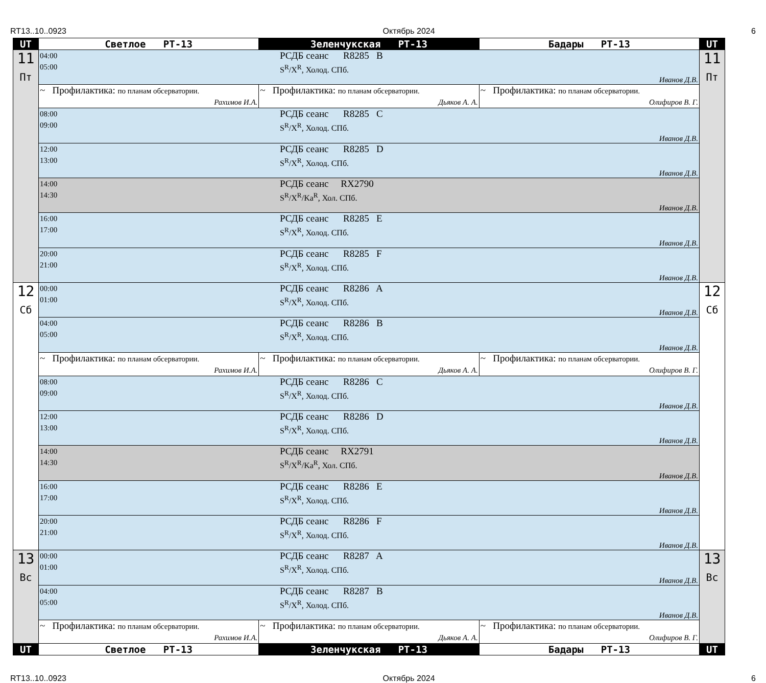RT13..10..0923 Октябрь 2024 6
| UT | Светлое РТ-13 | Зеленчукская РТ-13 | Бадары РТ-13 | UT |
| --- | --- | --- | --- | --- |
| 11 Пт | 04:00 05:00 РСДБ сеанс R8285 B S<sup>R</sup>/X<sup>R</sup>, Холод. СПб. Иванов Д.В. | | | 11 Пт |
| | ~ Профилактика: по планам обсерватории. Рахимов И.А. | ~ Профилактика: по планам обсерватории. Дьяков А. А. | ~ Профилактика: по планам обсерватории. Олифиров В. Г. | |
| | 08:00 09:00 РСДБ сеанс R8285 C S<sup>R</sup>/X<sup>R</sup>, Холод. СПб. Иванов Д.В. | | | |
| | 12:00 13:00 РСДБ сеанс R8285 D S<sup>R</sup>/X<sup>R</sup>, Холод. СПб. Иванов Д.В. | | | |
| | 14:00 14:30 РСДБ сеанс RX2790 S<sup>R</sup>/X<sup>R</sup>/Ka<sup>R</sup>, Хол. СПб. Иванов Д.В. | | | |
| | 16:00 17:00 РСДБ сеанс R8285 E S<sup>R</sup>/X<sup>R</sup>, Холод. СПб. Иванов Д.В. | | | |
| | 20:00 21:00 РСДБ сеанс R8285 F S<sup>R</sup>/X<sup>R</sup>, Холод. СПб. Иванов Д.В. | | | |
| 12 Сб | 00:00 01:00 РСДБ сеанс R8286 A S<sup>R</sup>/X<sup>R</sup>, Холод. СПб. Иванов Д.В. | | | 12 Сб |
| | 04:00 05:00 РСДБ сеанс R8286 B S<sup>R</sup>/X<sup>R</sup>, Холод. СПб. Иванов Д.В. | | | |
| | ~ Профилактика: по планам обсерватории. Рахимов И.А. | ~ Профилактика: по планам обсерватории. Дьяков А. А. | ~ Профилактика: по планам обсерватории. Олифиров В. Г. | |
| | 08:00 09:00 РСДБ сеанс R8286 C S<sup>R</sup>/X<sup>R</sup>, Холод. СПб. Иванов Д.В. | | | |
| | 12:00 13:00 РСДБ сеанс R8286 D S<sup>R</sup>/X<sup>R</sup>, Холод. СПб. Иванов Д.В. | | | |
| | 14:00 14:30 РСДБ сеанс RX2791 S<sup>R</sup>/X<sup>R</sup>/Ka<sup>R</sup>, Хол. СПб. Иванов Д.В. | | | |
| | 16:00 17:00 РСДБ сеанс R8286 E S<sup>R</sup>/X<sup>R</sup>, Холод. СПб. Иванов Д.В. | | | |
| | 20:00 21:00 РСДБ сеанс R8286 F S<sup>R</sup>/X<sup>R</sup>, Холод. СПб. Иванов Д.В. | | | |
| 13 Вс | 00:00 01:00 РСДБ сеанс R8287 A S<sup>R</sup>/X<sup>R</sup>, Холод. СПб. Иванов Д.В. | | | 13 Вс |
| | 04:00 05:00 РСДБ сеанс R8287 B S<sup>R</sup>/X<sup>R</sup>, Холод. СПб. Иванов Д.В. | | | |
| | ~ Профилактика: по планам обсерватории. Рахимов И.А. | ~ Профилактика: по планам обсерватории. Дьяков А. А. | ~ Профилактика: по планам обсерватории. Олифиров В. Г. | |
| UT | Светлое РТ-13 | Зеленчукская РТ-13 | Бадары РТ-13 | UT |
RT13..10..0923 Октябрь 2024 6